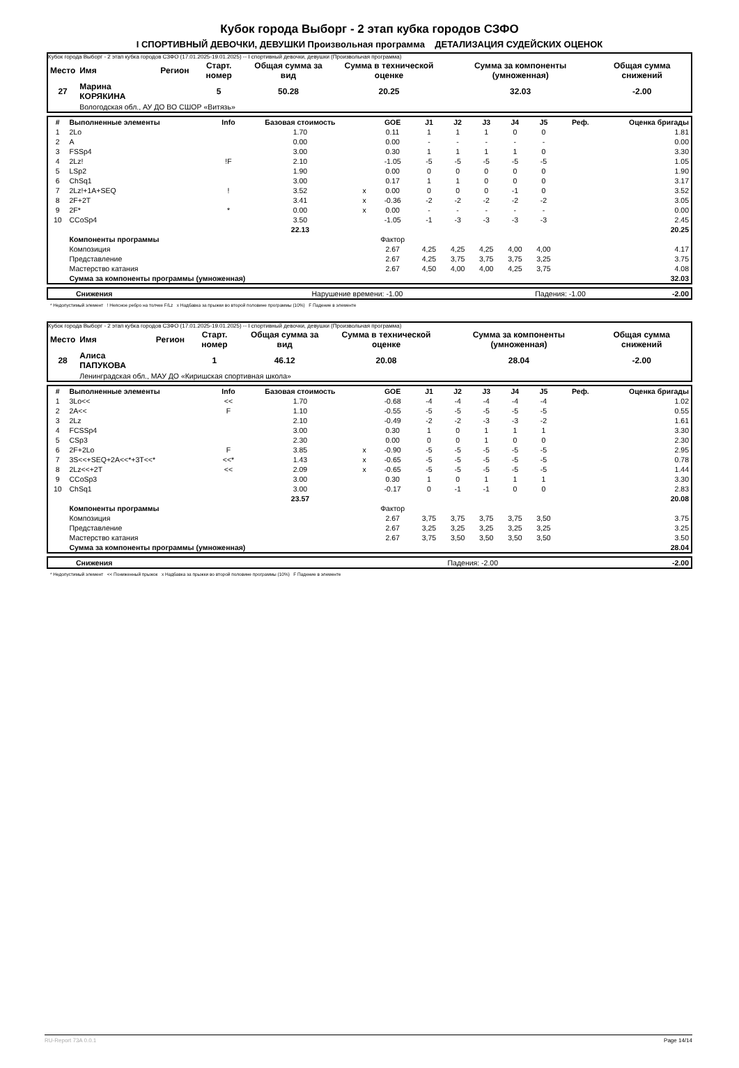Кубок города Выборг - 2 этап кубка городов СЗФО
I СПОРТИВНЫЙ ДЕВОЧКИ, ДЕВУШКИ Произвольная программа ДЕТАЛИЗАЦИЯ СУДЕЙСКИХ ОЦЕНОК
Кубок города Выборг - 2 этап кубка городов СЗФО (17.01.2025-19.01.2025) -- I спортивный девочки, девушки (Произвольная программа)
| Место | Имя | Регион | Старт. номер | Общая сумма за вид | Сумма в технической оценке | Сумма за компоненты (умноженная) | Общая сумма снижений |
| --- | --- | --- | --- | --- | --- | --- | --- |
| 27 | Марина КОРЯКИНА | | 5 | 50.28 | 20.25 | 32.03 | -2.00 |
| | Вологодская обл., АУ ДО ВО СШОР «Витязь» | | | | | | |
| # | Выполненные элементы | Info | Базовая стоимость | | GOE | J1 | J2 | J3 | J4 | J5 | Реф. | Оценка бригады |
| --- | --- | --- | --- | --- | --- | --- | --- | --- | --- | --- | --- | --- |
| 1 | 2Lo | | 1.70 | | 0.11 | 1 | 1 | 1 | 0 | 0 | | 1.81 |
| 2 | A | | 0.00 | | 0.00 | - | - | - | - | - | | 0.00 |
| 3 | FSSp4 | | 3.00 | | 0.30 | 1 | 1 | 1 | 1 | 0 | | 3.30 |
| 4 | 2Lz! | !F | 2.10 | | -1.05 | -5 | -5 | -5 | -5 | -5 | | 1.05 |
| 5 | LSp2 | | 1.90 | | 0.00 | 0 | 0 | 0 | 0 | 0 | | 1.90 |
| 6 | ChSq1 | | 3.00 | | 0.17 | 1 | 1 | 0 | 0 | 0 | | 3.17 |
| 7 | 2Lz!+1A+SEQ | ! | 3.52 | x | 0.00 | 0 | 0 | 0 | -1 | 0 | | 3.52 |
| 8 | 2F+2T | | 3.41 | x | -0.36 | -2 | -2 | -2 | -2 | -2 | | 3.05 |
| 9 | 2F* | * | 0.00 | x | 0.00 | - | - | - | - | - | | 0.00 |
| 10 | CCoSp4 | | 3.50 | | -1.05 | -1 | -3 | -3 | -3 | -3 | | 2.45 |
| | | | 22.13 | | | | | | | | | 20.25 |
| | Компоненты программы | | | | Фактор | | | | | | | |
| | Композиция | | | | 2.67 | 4,25 | 4,25 | 4,25 | 4,00 | 4,00 | | 4.17 |
| | Представление | | | | 2.67 | 4,25 | 3,75 | 3,75 | 3,75 | 3,25 | | 3.75 |
| | Мастерство катания | | | | 2.67 | 4,50 | 4,00 | 4,00 | 4,25 | 3,75 | | 4.08 |
| | Сумма за компоненты программы (умноженная) | | | | | | | | | | | 32.03 |
| Снижения | Нарушение времени: -1.00 | Падения: -1.00 | -2.00 |
* Недопустимый элемент ! Неясное ребро на толчке F/Lz x Надбавка за прыжки во второй половине программы (10%) F Падение в элементе
Кубок города Выборг - 2 этап кубка городов СЗФО (17.01.2025-19.01.2025) -- I спортивный девочки, девушки (Произвольная программа)
| Место | Имя | Регион | Старт. номер | Общая сумма за вид | Сумма в технической оценке | Сумма за компоненты (умноженная) | Общая сумма снижений |
| --- | --- | --- | --- | --- | --- | --- | --- |
| 28 | Алиса ПАПУКОВА | | 1 | 46.12 | 20.08 | 28.04 | -2.00 |
| | Ленинградская обл., МАУ ДО «Киришская спортивная школа» | | | | | | |
| # | Выполненные элементы | Info | Базовая стоимость | | GOE | J1 | J2 | J3 | J4 | J5 | Реф. | Оценка бригады |
| --- | --- | --- | --- | --- | --- | --- | --- | --- | --- | --- | --- | --- |
| 1 | 3Lo<< | << | 1.70 | | -0.68 | -4 | -4 | -4 | -4 | -4 | | 1.02 |
| 2 | 2A<< | F | 1.10 | | -0.55 | -5 | -5 | -5 | -5 | -5 | | 0.55 |
| 3 | 2Lz | | 2.10 | | -0.49 | -2 | -2 | -3 | -3 | -2 | | 1.61 |
| 4 | FCSSp4 | | 3.00 | | 0.30 | 1 | 0 | 1 | 1 | 1 | | 3.30 |
| 5 | CSp3 | | 2.30 | | 0.00 | 0 | 0 | 1 | 0 | 0 | | 2.30 |
| 6 | 2F+2Lo | F | 3.85 | x | -0.90 | -5 | -5 | -5 | -5 | -5 | | 2.95 |
| 7 | 3S<<+SEQ+2A<<*+3T<<* | <<* | 1.43 | x | -0.65 | -5 | -5 | -5 | -5 | -5 | | 0.78 |
| 8 | 2Lz<<+2T | << | 2.09 | x | -0.65 | -5 | -5 | -5 | -5 | -5 | | 1.44 |
| 9 | CCoSp3 | | 3.00 | | 0.30 | 1 | 0 | 1 | 1 | 1 | | 3.30 |
| 10 | ChSq1 | | 3.00 | | -0.17 | 0 | -1 | -1 | 0 | 0 | | 2.83 |
| | | | 23.57 | | | | | | | | | 20.08 |
| | Компоненты программы | | | | Фактор | | | | | | | |
| | Композиция | | | | 2.67 | 3,75 | 3,75 | 3,75 | 3,75 | 3,50 | | 3.75 |
| | Представление | | | | 2.67 | 3,25 | 3,25 | 3,25 | 3,25 | 3,25 | | 3.25 |
| | Мастерство катания | | | | 2.67 | 3,75 | 3,50 | 3,50 | 3,50 | 3,50 | | 3.50 |
| | Сумма за компоненты программы (умноженная) | | | | | | | | | | | 28.04 |
| Снижения | Падения: -2.00 | -2.00 |
* Недопустимый элемент << Пониженный прыжок x Надбавка за прыжки во второй половине программы (10%) F Падение в элементе
RU-Report 73A 0.0.1 Page 14/14